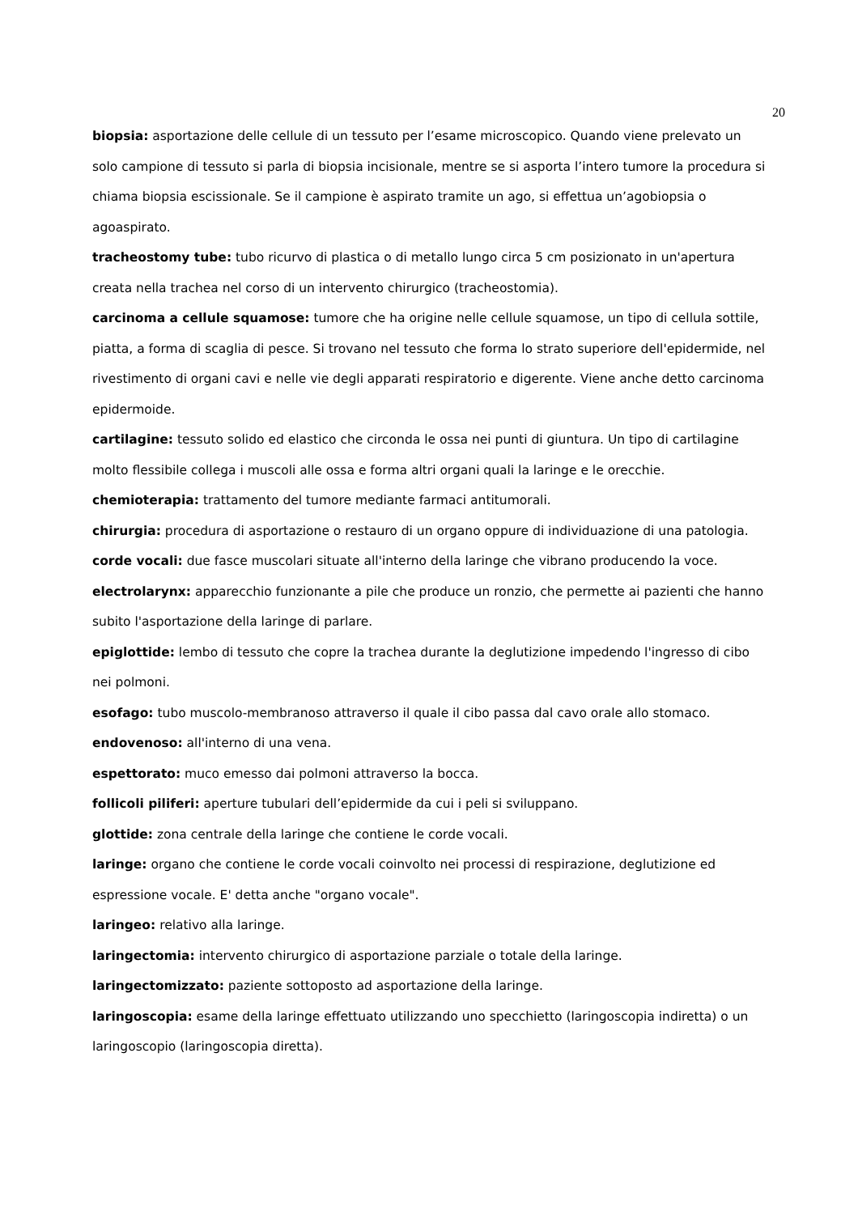20
biopsia: asportazione delle cellule di un tessuto per l’esame microscopico. Quando viene prelevato un solo campione di tessuto si parla di biopsia incisionale, mentre se si asporta l’intero tumore la procedura si chiama biopsia escissionale. Se il campione è aspirato tramite un ago, si effettua un’agobiopsia o agoaspirato.
tracheostomy tube: tubo ricurvo di plastica o di metallo lungo circa 5 cm posizionato in un'apertura creata nella trachea nel corso di un intervento chirurgico (tracheostomia).
carcinoma a cellule squamose: tumore che ha origine nelle cellule squamose, un tipo di cellula sottile, piatta, a forma di scaglia di pesce. Si trovano nel tessuto che forma lo strato superiore dell'epidermide, nel rivestimento di organi cavi e nelle vie degli apparati respiratorio e digerente. Viene anche detto carcinoma epidermoide.
cartilagine: tessuto solido ed elastico che circonda le ossa nei punti di giuntura. Un tipo di cartilagine molto flessibile collega i muscoli alle ossa e forma altri organi quali la laringe e le orecchie.
chemioterapia: trattamento del tumore mediante farmaci antitumorali.
chirurgia: procedura di asportazione o restauro di un organo oppure di individuazione di una patologia.
corde vocali: due fasce muscolari situate all'interno della laringe che vibrano producendo la voce.
electrolarynx: apparecchio funzionante a pile che produce un ronzio, che permette ai pazienti che hanno subito l'asportazione della laringe di parlare.
epiglottide: lembo di tessuto che copre la trachea durante la deglutizione impedendo l'ingresso di cibo nei polmoni.
esofago: tubo muscolo-membranoso attraverso il quale il cibo passa dal cavo orale allo stomaco.
endovenoso: all'interno di una vena.
espettorato: muco emesso dai polmoni attraverso la bocca.
follicoli piliferi: aperture tubulari dell’epidermide da cui i peli si sviluppano.
glottide: zona centrale della laringe che contiene le corde vocali.
laringe: organo che contiene le corde vocali coinvolto nei processi di respirazione, deglutizione ed espressione vocale. E' detta anche "organo vocale".
laringeo: relativo alla laringe.
laringectomia: intervento chirurgico di asportazione parziale o totale della laringe.
laringectomizzato: paziente sottoposto ad asportazione della laringe.
laringoscopia: esame della laringe effettuato utilizzando uno specchietto (laringoscopia indiretta) o un laringoscopio (laringoscopia diretta).